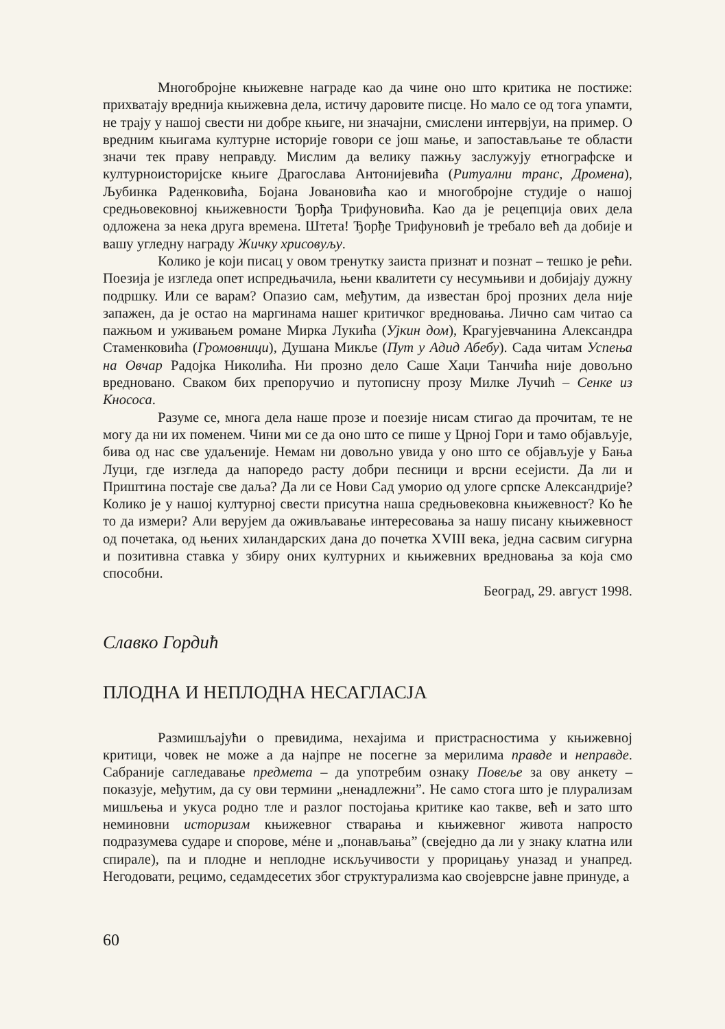Многобројне књижевне награде као да чине оно што критика не постиже: прихватају вреднија књижевна дела, истичу даровите писце. Но мало се од тога упамти, не трају у нашој свести ни добре књиге, ни значајни, смислени интервјуи, на пример. О вредним књигама културне историје говори се још мање, и запостављање те области значи тек праву неправду. Мислим да велику пажњу заслужују етнографске и културноисторијске књиге Драгослава Антонијевића (Ритуални транс, Дромена), Љубинка Раденковића, Бојана Јовановића као и многобројне студије о нашој средњовековној књижевности Ђорђа Трифуновића. Као да је рецепција ових дела одложена за нека друга времена. Штета! Ђорђе Трифуновић је требало већ да добије и вашу угледну награду Жичку хрисовуљу.
Колико је који писац у овом тренутку заиста признат и познат – тешко је рећи. Поезија је изгледа опет испредњачила, њени квалитети су несумњиви и добијају дужну подршку. Или се варам? Опазио сам, међутим, да известан број прозних дела није запажен, да је остао на маргинама нашег критичког вредновања. Лично сам читао са пажњом и уживањем романе Мирка Лукића (Ујкин дом), Крагујевчанина Александра Стаменковића (Громовници), Душана Микље (Пут у Адид Абебу). Сада читам Успења на Овчар Радојка Николића. Ни прозно дело Саше Хаџи Танчића није довољно вредновано. Сваком бих препоручио и путописну прозу Милке Лучић – Сенке из Кнососа.
Разуме се, многа дела наше прозе и поезије нисам стигао да прочитам, те не могу да ни их поменем. Чини ми се да оно што се пише у Црној Гори и тамо објављује, бива од нас све удаљеније. Немам ни довољно увида у оно што се објављује у Бања Луци, где изгледа да напоредо расту добри песници и врсни есејисти. Да ли и Приштина постаје све даља? Да ли се Нови Сад уморио од улоге српске Александрије? Колико је у нашој културној свести присутна наша средњовековна књижевност? Ко ће то да измери? Али верујем да оживљавање интересовања за нашу писану књижевност од почетака, од њених хиландарских дана до почетка XVIII века, једна сасвим сигурна и позитивна ставка у збиру оних културних и књижевних вредновања за која смо способни.
Београд, 29. август 1998.
Славко Гордић
ПЛОДНА И НЕПЛОДНА НЕСАГЛАСЈА
Размишљајући о превидима, нехајима и пристрасностима у књижевној критици, човек не може а да најпре не посегне за мерилима правде и неправде. Сабраније сагледавање предмета – да употребим ознаку Повеље за ову анкету – показује, међутим, да су ови термини „ненадлежни”. Не само стога што је плурализам мишљења и укуса родно тле и разлог постојања критике као такве, већ и зато што неминовни историзам књижевног стварања и књижевног живота напросто подразумева сударе и спорове, мéне и „понављања” (свеједно да ли у знаку клатна или спирале), па и плодне и неплодне искључивости у прорицању уназад и унапред. Негодовати, рецимо, седамдесетих због структурализма као својеврсне јавне принуде, а
60